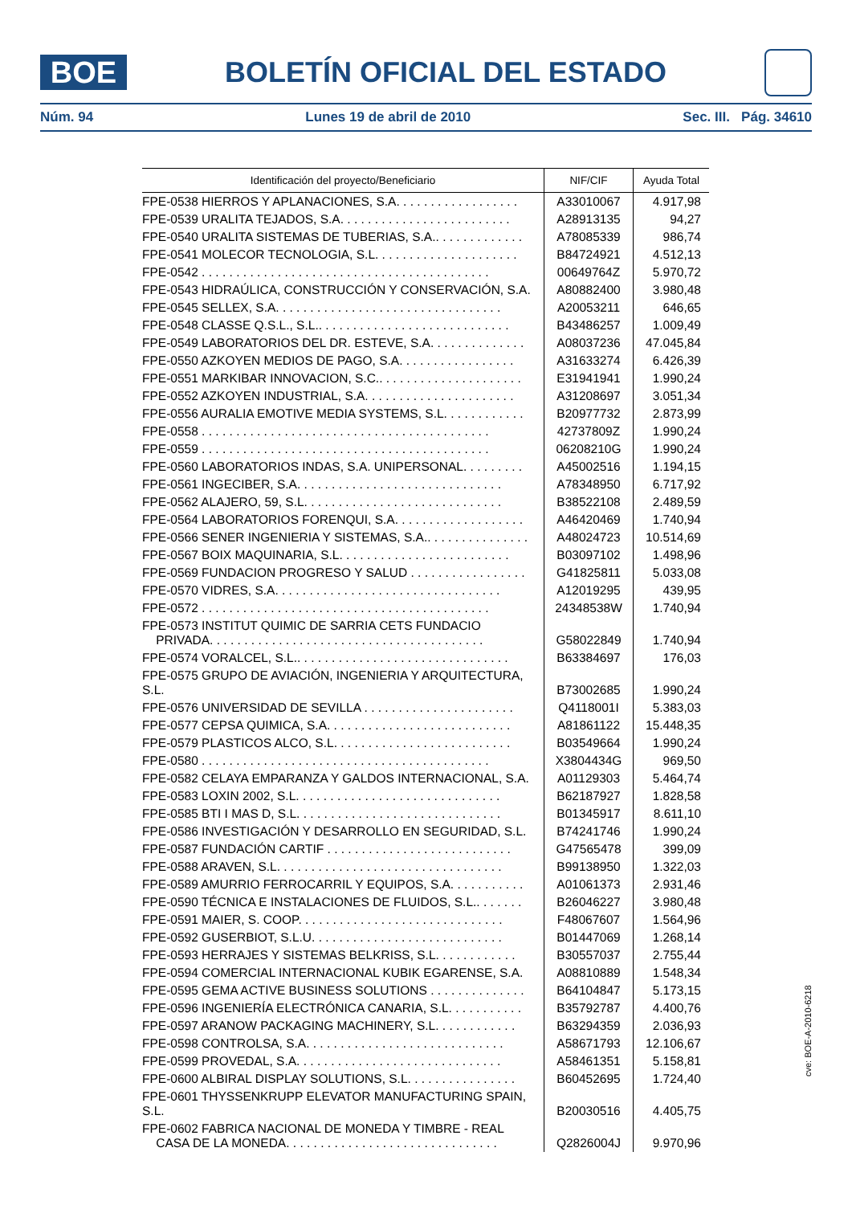BOE
BOLETÍN OFICIAL DEL ESTADO
Núm. 94 Lunes 19 de abril de 2010 Sec. III. Pág. 34610
| Identificación del proyecto/Beneficiario | NIF/CIF | Ayuda Total |
| --- | --- | --- |
| FPE-0538 HIERROS Y APLANACIONES, S.A. . . . . . . . . . . . . . . . . . | A33010067 | 4.917,98 |
| FPE-0539 URALITA TEJADOS, S.A. . . . . . . . . . . . . . . . . . . . . . . . . | A28913135 | 94,27 |
| FPE-0540 URALITA SISTEMAS DE TUBERIAS, S.A.. . . . . . . . . . . . . | A78085339 | 986,74 |
| FPE-0541 MOLECOR TECNOLOGIA, S.L. . . . . . . . . . . . . . . . . . . . . | B84724921 | 4.512,13 |
| FPE-0542 . . . . . . . . . . . . . . . . . . . . . . . . . . . . . . . . . . . . . . . . . . | 00649764Z | 5.970,72 |
| FPE-0543 HIDRAÚLICA, CONSTRUCCIÓN Y CONSERVACIÓN, S.A. | A80882400 | 3.980,48 |
| FPE-0545 SELLEX, S.A. . . . . . . . . . . . . . . . . . . . . . . . . . . . . . . . . | A20053211 | 646,65 |
| FPE-0548 CLASSE Q.S.L., S.L.. . . . . . . . . . . . . . . . . . . . . . . . . . . . | B43486257 | 1.009,49 |
| FPE-0549 LABORATORIOS DEL DR. ESTEVE, S.A. . . . . . . . . . . . . . | A08037236 | 47.045,84 |
| FPE-0550 AZKOYEN MEDIOS DE PAGO, S.A. . . . . . . . . . . . . . . . . | A31633274 | 6.426,39 |
| FPE-0551 MARKIBAR INNOVACION, S.C.. . . . . . . . . . . . . . . . . . . . . | E31941941 | 1.990,24 |
| FPE-0552 AZKOYEN INDUSTRIAL, S.A. . . . . . . . . . . . . . . . . . . . . . | A31208697 | 3.051,34 |
| FPE-0556 AURALIA EMOTIVE MEDIA SYSTEMS, S.L. . . . . . . . . . . . | B20977732 | 2.873,99 |
| FPE-0558 . . . . . . . . . . . . . . . . . . . . . . . . . . . . . . . . . . . . . . . . . . | 42737809Z | 1.990,24 |
| FPE-0559 . . . . . . . . . . . . . . . . . . . . . . . . . . . . . . . . . . . . . . . . . . | 06208210G | 1.990,24 |
| FPE-0560 LABORATORIOS INDAS, S.A. UNIPERSONAL. . . . . . . . . | A45002516 | 1.194,15 |
| FPE-0561 INGECIBER, S.A. . . . . . . . . . . . . . . . . . . . . . . . . . . . . . | A78348950 | 6.717,92 |
| FPE-0562 ALAJERO, 59, S.L. . . . . . . . . . . . . . . . . . . . . . . . . . . . . | B38522108 | 2.489,59 |
| FPE-0564 LABORATORIOS FORENQUI, S.A. . . . . . . . . . . . . . . . . . . | A46420469 | 1.740,94 |
| FPE-0566 SENER INGENIERIA Y SISTEMAS, S.A.. . . . . . . . . . . . . . . | A48024723 | 10.514,69 |
| FPE-0567 BOIX MAQUINARIA, S.L. . . . . . . . . . . . . . . . . . . . . . . . . | B03097102 | 1.498,96 |
| FPE-0569 FUNDACION PROGRESO Y SALUD . . . . . . . . . . . . . . . . . | G41825811 | 5.033,08 |
| FPE-0570 VIDRES, S.A. . . . . . . . . . . . . . . . . . . . . . . . . . . . . . . . . | A12019295 | 439,95 |
| FPE-0572 . . . . . . . . . . . . . . . . . . . . . . . . . . . . . . . . . . . . . . . . . . | 24348538W | 1.740,94 |
| FPE-0573 INSTITUT QUIMIC DE SARRIA CETS FUNDACIO PRIVADA. . . . . . . . . . . . . . . . . . . . . . . . . . . . . . . . . . . . . . . . | G58022849 | 1.740,94 |
| FPE-0574 VORALCEL, S.L.. . . . . . . . . . . . . . . . . . . . . . . . . . . . . . . | B63384697 | 176,03 |
| FPE-0575 GRUPO DE AVIACIÓN, INGENIERIA Y ARQUITECTURA, S.L. | B73002685 | 1.990,24 |
| FPE-0576 UNIVERSIDAD DE SEVILLA . . . . . . . . . . . . . . . . . . . . . . | Q4118001I | 5.383,03 |
| FPE-0577 CEPSA QUIMICA, S.A. . . . . . . . . . . . . . . . . . . . . . . . . . . | A81861122 | 15.448,35 |
| FPE-0579 PLASTICOS ALCO, S.L. . . . . . . . . . . . . . . . . . . . . . . . . . | B03549664 | 1.990,24 |
| FPE-0580 . . . . . . . . . . . . . . . . . . . . . . . . . . . . . . . . . . . . . . . . . . | X3804434G | 969,50 |
| FPE-0582 CELAYA EMPARANZA Y GALDOS INTERNACIONAL, S.A. | A01129303 | 5.464,74 |
| FPE-0583 LOXIN 2002, S.L. . . . . . . . . . . . . . . . . . . . . . . . . . . . . . | B62187927 | 1.828,58 |
| FPE-0585 BTI I MAS D, S.L. . . . . . . . . . . . . . . . . . . . . . . . . . . . . . | B01345917 | 8.611,10 |
| FPE-0586 INVESTIGACIÓN Y DESARROLLO EN SEGURIDAD, S.L. | B74241746 | 1.990,24 |
| FPE-0587 FUNDACIÓN CARTIF . . . . . . . . . . . . . . . . . . . . . . . . . . . | G47565478 | 399,09 |
| FPE-0588 ARAVEN, S.L. . . . . . . . . . . . . . . . . . . . . . . . . . . . . . . . . | B99138950 | 1.322,03 |
| FPE-0589 AMURRIO FERROCARRIL Y EQUIPOS, S.A. . . . . . . . . . . | A01061373 | 2.931,46 |
| FPE-0590 TÉCNICA E INSTALACIONES DE FLUIDOS, S.L.. . . . . . . | B26046227 | 3.980,48 |
| FPE-0591 MAIER, S. COOP. . . . . . . . . . . . . . . . . . . . . . . . . . . . . . | F48067607 | 1.564,96 |
| FPE-0592 GUSERBIOT, S.L.U. . . . . . . . . . . . . . . . . . . . . . . . . . . . | B01447069 | 1.268,14 |
| FPE-0593 HERRAJES Y SISTEMAS BELKRISS, S.L. . . . . . . . . . . . | B30557037 | 2.755,44 |
| FPE-0594 COMERCIAL INTERNACIONAL KUBIK EGARENSE, S.A. | A08810889 | 1.548,34 |
| FPE-0595 GEMA ACTIVE BUSINESS SOLUTIONS . . . . . . . . . . . . . . | B64104847 | 5.173,15 |
| FPE-0596 INGENIERÍA ELECTRÓNICA CANARIA, S.L. . . . . . . . . . . | B35792787 | 4.400,76 |
| FPE-0597 ARANOW PACKAGING MACHINERY, S.L. . . . . . . . . . . . | B63294359 | 2.036,93 |
| FPE-0598 CONTROLSA, S.A. . . . . . . . . . . . . . . . . . . . . . . . . . . . . | A58671793 | 12.106,67 |
| FPE-0599 PROVEDAL, S.A. . . . . . . . . . . . . . . . . . . . . . . . . . . . . . | A58461351 | 5.158,81 |
| FPE-0600 ALBIRAL DISPLAY SOLUTIONS, S.L. . . . . . . . . . . . . . . . | B60452695 | 1.724,40 |
| FPE-0601 THYSSENKRUPP ELEVATOR MANUFACTURING SPAIN, S.L. | B20030516 | 4.405,75 |
| FPE-0602 FABRICA NACIONAL DE MONEDA Y TIMBRE - REAL CASA DE LA MONEDA. . . . . . . . . . . . . . . . . . . . . . . . . . . . . . . | Q2826004J | 9.970,96 |
cve: BOE-A-2010-6218